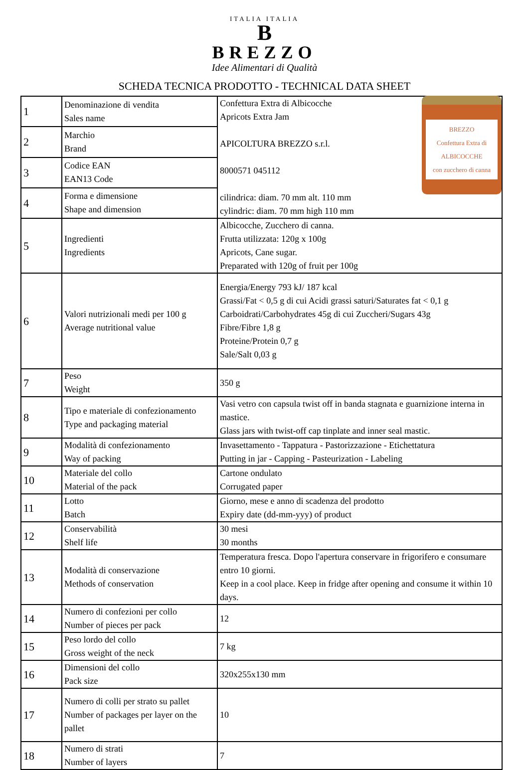ITALIA ITALIA
B
BREZZO
Idee Alimentari di Qualità
SCHEDA TECNICA PRODOTTO - TECHNICAL DATA SHEET
| 1 | Denominazione di vendita Sales name | BREZZO Confettura Extra di ALBICOCCHE con zucchero di canna Confettura Extra di Albicocche Apricots Extra Jam APICOLTURA BREZZO s.r.l. 8000571 045112 cilindrica: diam. 70 mm alt. 110 mm cylindric: diam. 70 mm high 110 mm |
| 2 | Marchio Brand | |
| 3 | Codice EAN EAN13 Code | |
| 4 | Forma e dimensione Shape and dimension | |
| 5 | Ingredienti Ingredients | Albicocche, Zucchero di canna. Frutta utilizzata: 120g x 100g Apricots, Cane sugar. Preparated with 120g of fruit per 100g |
| 6 | Valori nutrizionali medi per 100 g Average nutritional value | Energia/Energy 793 kJ/ 187 kcal Grassi/Fat < 0,5 g di cui Acidi grassi saturi/Saturates fat < 0,1 g Carboidrati/Carbohydrates 45g di cui Zuccheri/Sugars 43g Fibre/Fibre 1,8 g Proteine/Protein 0,7 g Sale/Salt 0,03 g |
| 7 | Peso Weight | 350 g |
| 8 | Tipo e materiale di confezionamento Type and packaging material | Vasi vetro con capsula twist off in banda stagnata e guarnizione interna in mastice. Glass jars with twist-off cap tinplate and inner seal mastic. |
| 9 | Modalità di confezionamento Way of packing | Invasettamento - Tappatura - Pastorizzazione - Etichettatura Putting in jar - Capping - Pasteurization - Labeling |
| 10 | Materiale del collo Material of the pack | Cartone ondulato Corrugated paper |
| 11 | Lotto Batch | Giorno, mese e anno di scadenza del prodotto Expiry date (dd-mm-yyy) of product |
| 12 | Conservabilità Shelf life | 30 mesi 30 months |
| 13 | Modalità di conservazione Methods of conservation | Temperatura fresca. Dopo l'apertura conservare in frigorifero e consumare entro 10 giorni. Keep in a cool place. Keep in fridge after opening and consume it within 10 days. |
| 14 | Numero di confezioni per collo Number of pieces per pack | 12 |
| 15 | Peso lordo del collo Gross weight of the neck | 7 kg |
| 16 | Dimensioni del collo Pack size | 320x255x130 mm |
| 17 | Numero di colli per strato su pallet Number of packages per layer on the pallet | 10 |
| 18 | Numero di strati Number of layers | 7 |